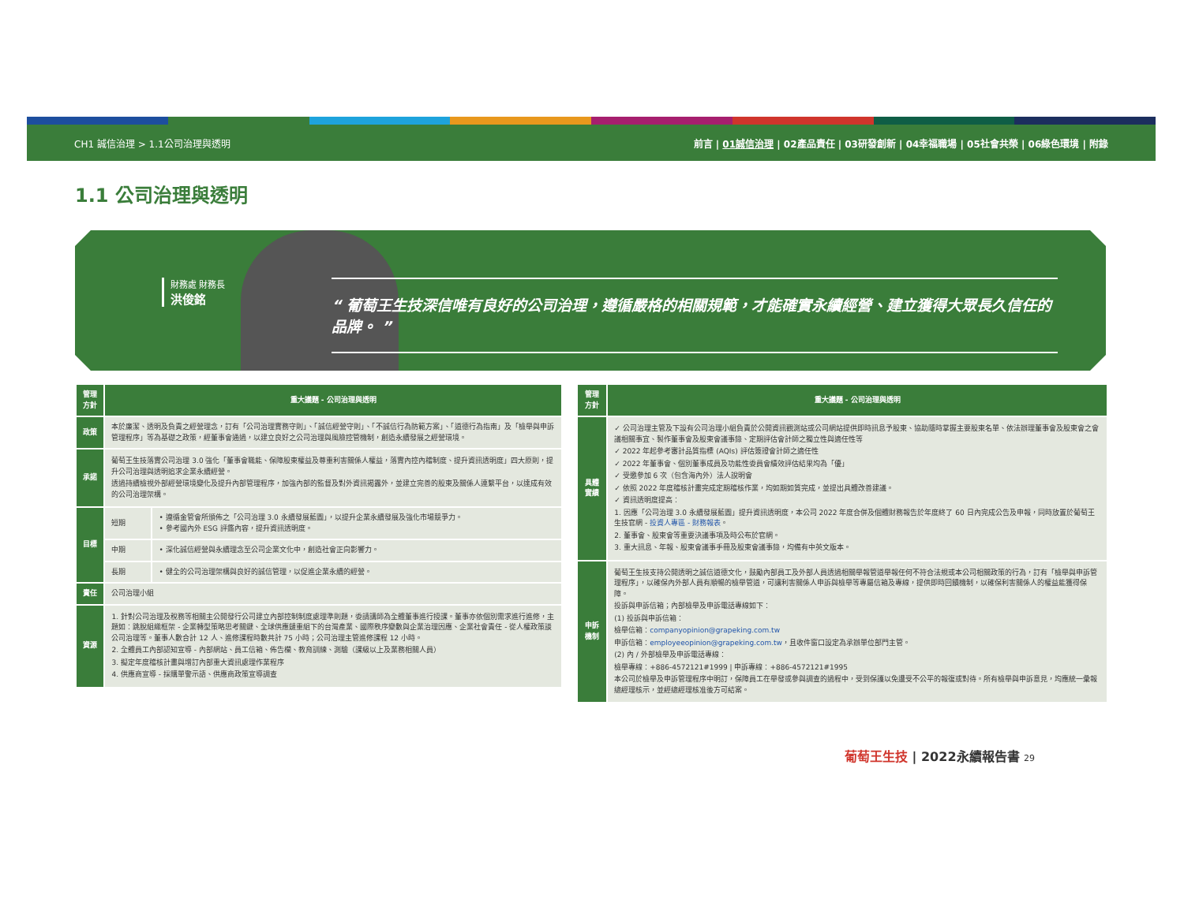CH1 誠信治理 > 1.1公司治理與透明 前言 | 01誠信治理 | 02產品責任 | 03研發創新 | 04幸福職場 | 05社會共榮 | 06綠色環境 | 附錄
1.1 公司治理與透明
財務處 財務長
洪俊銘
“ 葡萄王生技深信唯有良好的公司治理，遵循嚴格的相關規範，才能確實永續經營、建立獲得大眾長久信任的品牌。 ”
| 管理方針 | 重大議題 - 公司治理與透明 | |
| --- | --- | --- |
| 政策 | 本於廉潔、透明及負責之經營理念，訂有「公司治理實務守則」、「誠信經營守則」、「不誠信行為防範方案」、「道德行為指南」及「檢舉與申訴管理程序」等為基礎之政策，經董事會通過，以建立良好之公司治理與風險控管機制，創造永續發展之經營環境。 | |
| 承諾 | 葡萄王生技落實公司治理 3.0 強化「董事會職能、保障股東權益及尊重利害關係人權益，落實內控內稽制度、提升資訊透明度」四大原則，提升公司治理與透明追求企業永續經營。 透過持續檢視外部經營環境變化及提升內部管理程序，加強內部的監督及對外資訊揭露外，並建立完善的股東及關係人連繫平台，以達成有效的公司治理架構。 | |
| 目標 | 短期 | • 遵循金管會所頒佈之「公司治理 3.0 永續發展藍圖」，以提升企業永續發展及強化市場競爭力。 • 參考國內外 ESG 評鑑內容，提升資訊透明度。 |
| | 中期 | • 深化誠信經營與永續理念至公司企業文化中，創造社會正向影響力。 |
| | 長期 | • 健全的公司治理架構與良好的誠信管理，以促進企業永續的經營。 |
| 責任 | 公司治理小組 | |
| 資源 | 1. 針對公司治理及稅務等相關主公開發行公司建立內部控制制度處理準則題，委請講師為全體董事進行授課。董事亦依個別需求進行進修，主題如：跳脫組織框架 - 企業轉型策略思考關鍵、全球供應鏈重組下的台灣產業、國際秩序變數與企業治理因應、企業社會責任 - 從人權政策談公司治理等。董事人數合計 12 人、進修課程時數共計 75 小時；公司治理主管進修課程 12 小時。 2. 全體員工內部認知宣導 - 內部網站、員工信箱、佈告欄、教育訓練、測驗（課級以上及業務相關人員） 3. 擬定年度稽核計畫與增訂內部重大資訊處理作業程序 4. 供應商宣導 - 採購單警示語、供應商政策宣導調查 | |
| 管理方針 | 重大議題 - 公司治理與透明 |
| --- | --- |
| 具體實績 | ✓ 公司治理主管及下設有公司治理小組負責於公開資訊觀測站或公司網站提供即時訊息予股東、協助隨時掌握主要股東名單、依法辦理董事會及股東會之會議相關事宜、製作董事會及股東會議事錄、定期評估會計師之獨立性與適任性等 ✓ 2022 年起參考審計品質指標 (AQIs) 評估簽證會計師之適任性 ✓ 2022 年董事會、個別董事成員及功能性委員會績效評估結果均為「優」 ✓ 受邀參加 6 次（包含海內外）法人說明會 ✓ 依照 2022 年度稽核計畫完成定期稽核作業，均如期如質完成，並提出具體改善建議。 ✓ 資訊透明度提高： 1. 因應「公司治理 3.0 永續發展藍圖」提升資訊透明度，本公司 2022 年度合併及個體財務報告於年度終了 60 日內完成公告及申報，同時放置於葡萄王生技官網 - 投資人專區 - 財務報表 。 2. 董事會、股東會等重要決議事項及時公布於官網。 3. 重大訊息、年報、股東會議事手冊及股東會議事錄，均備有中英文版本。 |
| 申訴機制 | 葡萄王生技支持公開透明之誠信道德文化，鼓勵內部員工及外部人員透過相關舉報管道舉報任何不符合法規或本公司相關政策的行為，訂有「檢舉與申訴管理程序」，以確保內外部人員有順暢的檢舉管道，可讓利害關係人申訴與檢舉等專屬信箱及專線，提供即時回饋機制，以確保利害關係人的權益能獲得保障。 投訴與申訴信箱；內部檢舉及申訴電話專線如下： (1) 投訴與申訴信箱： 檢舉信箱： companyopinion@grapeking.com.tw 申訴信箱： employeeopinion@grapeking.com.tw ，且收件窗口設定為承辦單位部門主管。 (2) 內 / 外部檢舉及申訴電話專線： 檢舉專線：+886-4572121#1999 / 申訴專線：+886-4572121#1995 本公司於檢舉及申訴管理程序中明訂，保障員工在舉發或參與調查的過程中，受到保護以免遭受不公平的報復或對待。所有檢舉與申訴意見，均應統一彙報總經理核示，並經總經理核准後方可結案。 |
葡萄王生技 | 2022永續報告書 29